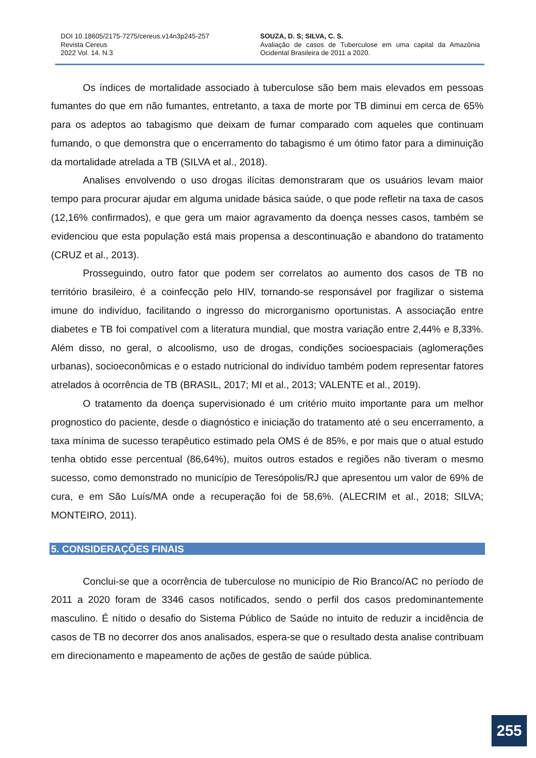DOI 10.18605/2175-7275/cereus.v14n3p245-257
Revista Cereus
2022 Vol. 14. N.3
SOUZA, D. S; SILVA, C. S.
Avaliação de casos de Tuberculose em uma capital da Amazônia Ocidental Brasileira de 2011 a 2020.
Os índices de mortalidade associado à tuberculose são bem mais elevados em pessoas fumantes do que em não fumantes, entretanto, a taxa de morte por TB diminui em cerca de 65% para os adeptos ao tabagismo que deixam de fumar comparado com aqueles que continuam fumando, o que demonstra que o encerramento do tabagismo é um ótimo fator para a diminuição da mortalidade atrelada a TB (SILVA et al., 2018).
Analises envolvendo o uso drogas ilícitas demonstraram que os usuários levam maior tempo para procurar ajudar em alguma unidade básica saúde, o que pode refletir na taxa de casos (12,16% confirmados), e que gera um maior agravamento da doença nesses casos, também se evidenciou que esta população está mais propensa a descontinuação e abandono do tratamento (CRUZ et al., 2013).
Prosseguindo, outro fator que podem ser correlatos ao aumento dos casos de TB no território brasileiro, é a coinfecção pelo HIV, tornando-se responsável por fragilizar o sistema imune do indivíduo, facilitando o ingresso do microrganismo oportunistas. A associação entre diabetes e TB foi compatível com a literatura mundial, que mostra variação entre 2,44% e 8,33%. Além disso, no geral, o alcoolismo, uso de drogas, condições socioespaciais (aglomerações urbanas), socioeconômicas e o estado nutricional do indivíduo também podem representar fatores atrelados à ocorrência de TB (BRASIL, 2017; MI et al., 2013; VALENTE et al., 2019).
O tratamento da doença supervisionado é um critério muito importante para um melhor prognostico do paciente, desde o diagnóstico e iniciação do tratamento até o seu encerramento, a taxa mínima de sucesso terapêutico estimado pela OMS é de 85%, e por mais que o atual estudo tenha obtido esse percentual (86,64%), muitos outros estados e regiões não tiveram o mesmo sucesso, como demonstrado no município de Teresópolis/RJ que apresentou um valor de 69% de cura, e em São Luís/MA onde a recuperação foi de 58,6%. (ALECRIM et al., 2018; SILVA; MONTEIRO, 2011).
5. CONSIDERAÇÕES FINAIS
Conclui-se que a ocorrência de tuberculose no município de Rio Branco/AC no período de 2011 a 2020 foram de 3346 casos notificados, sendo o perfil dos casos predominantemente masculino. É nítido o desafio do Sistema Público de Saúde no intuito de reduzir a incidência de casos de TB no decorrer dos anos analisados, espera-se que o resultado desta analise contribuam em direcionamento e mapeamento de ações de gestão de saúde pública.
255